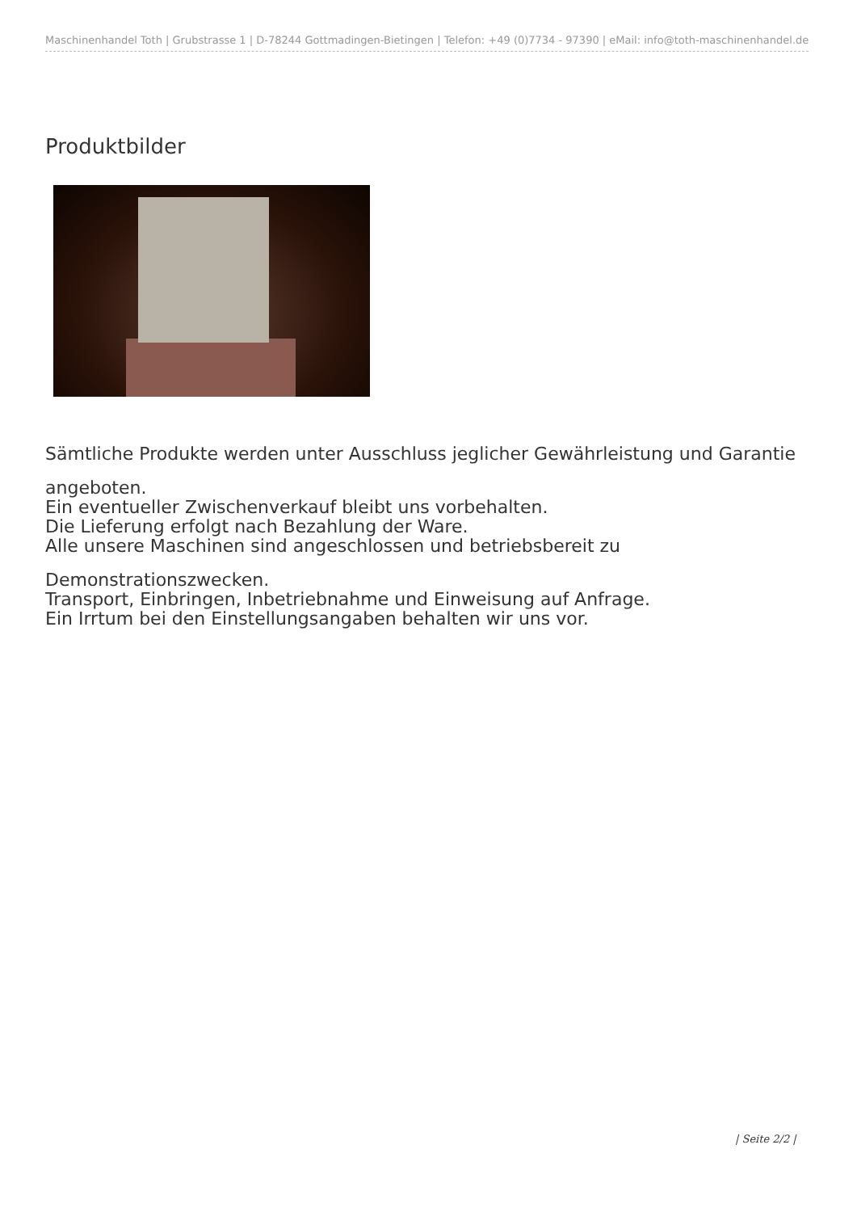Maschinenhandel Toth | Grubstrasse 1 | D-78244 Gottmadingen-Bietingen | Telefon: +49 (0)7734 - 97390 | eMail: info@toth-maschinenhandel.de
Produktbilder
Sämtliche Produkte werden unter Ausschluss jeglicher Gewährleistung und Garantie
angeboten.
Ein eventueller Zwischenverkauf bleibt uns vorbehalten.
Die Lieferung erfolgt nach Bezahlung der Ware.
Alle unsere Maschinen sind angeschlossen und betriebsbereit zu
Demonstrationszwecken.
Transport, Einbringen, Inbetriebnahme und Einweisung auf Anfrage.
Ein Irrtum bei den Einstellungsangaben behalten wir uns vor.
| Seite 2/2 |